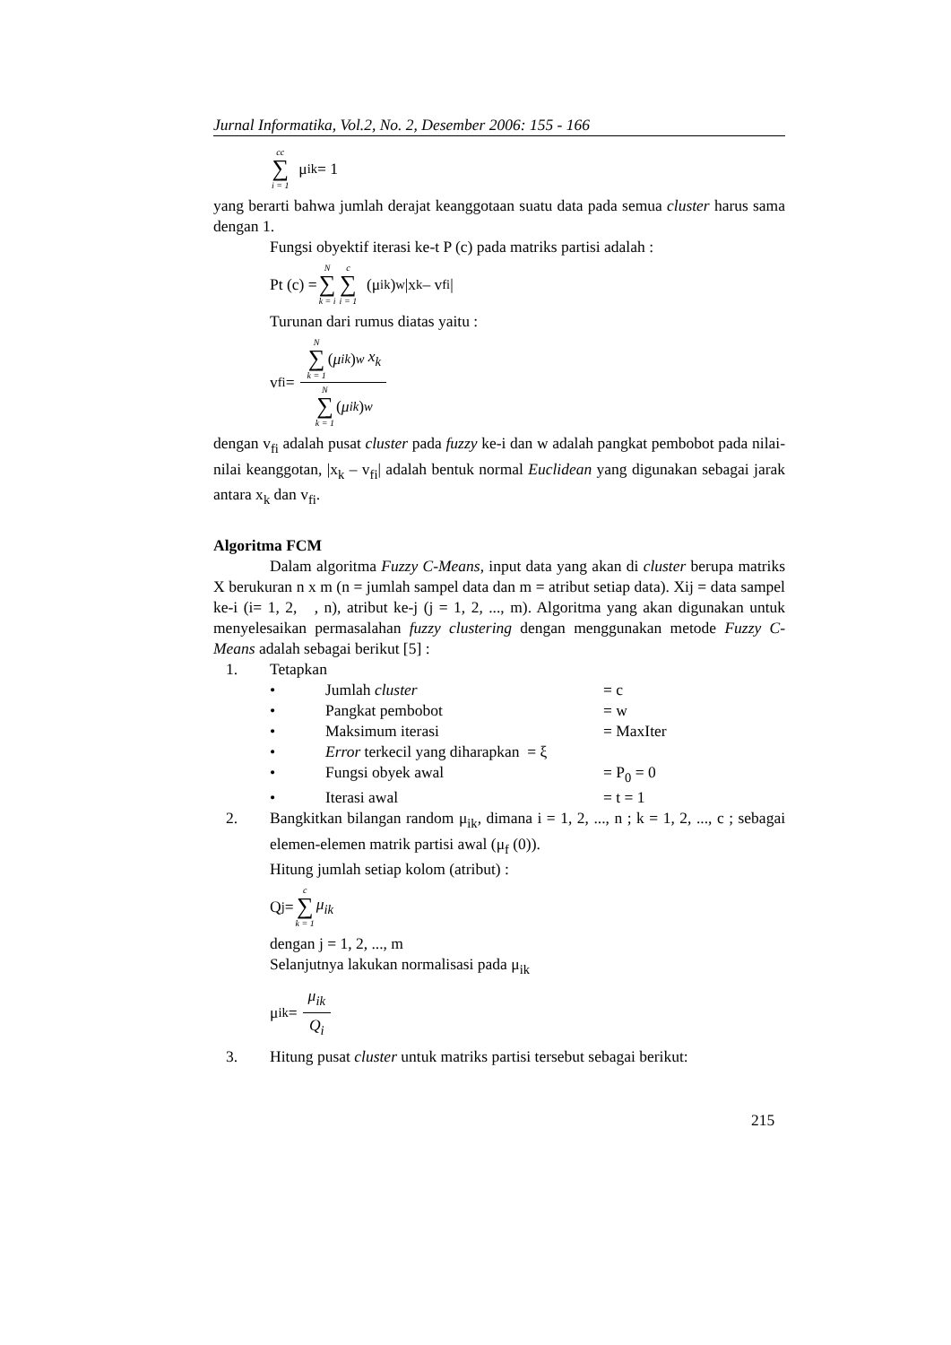Jurnal Informatika, Vol.2, No. 2, Desember 2006: 155 - 166
cc ∑ i = 1 μ <sub>ik</sub> = 1
yang berarti bahwa jumlah derajat keanggotaan suatu data pada semua cluster harus sama dengan 1.
Fungsi obyektif iterasi ke-t P (c) pada matriks partisi adalah :
Pt (c) = N ∑ k = i c ∑ i = 1 (μ <sub>ik</sub>)<sup>w</sup> |x<sub>k</sub> – v<sub>fi</sub> |
Turunan dari rumus diatas yaitu :
v <sub>fi</sub> = N ∑ k = 1 (μ <sub>ik</sub>)<sup>w</sup> x<sub>k</sub> N ∑ k = 1 (μ <sub>ik</sub>)<sup>w</sup>
dengan v<sub>fi</sub> adalah pusat cluster pada fuzzy ke-i dan w adalah pangkat pembobot pada nilai-nilai keanggotan, |x<sub>k</sub> – v<sub>fi</sub>| adalah bentuk normal Euclidean yang digunakan sebagai jarak antara x<sub>k</sub> dan v<sub>fi</sub>.
Algoritma FCM
Dalam algoritma Fuzzy C-Means, input data yang akan di cluster berupa matriks X berukuran n x m (n = jumlah sampel data dan m = atribut setiap data). Xij = data sampel ke-i (i= 1, 2, , n), atribut ke-j (j = 1, 2, ..., m). Algoritma yang akan digunakan untuk menyelesaikan permasalahan fuzzy clustering dengan menggunakan metode Fuzzy C-Means adalah sebagai berikut [5] :
1. Tetapkan
• Jumlah cluster = c
• Pangkat pembobot = w
• Maksimum iterasi = MaxIter
• Error terkecil yang diharapkan = ξ
• Fungsi obyek awal = P<sub>0</sub> = 0
• Iterasi awal = t = 1
2. Bangkitkan bilangan random μ<sub>ik</sub>, dimana i = 1, 2, ..., n ; k = 1, 2, ..., c ; sebagai elemen-elemen matrik partisi awal (μ<sub>f</sub> (0)).
Hitung jumlah setiap kolom (atribut) :
Q<sub>j</sub> = c ∑ k = 1 μ<sub>ik</sub>
dengan j = 1, 2, ..., m
Selanjutnya lakukan normalisasi pada μ<sub>ik</sub>
μ<sub>ik</sub> = μ<sub>ik</sub> Q<sub>i</sub>
3. Hitung pusat cluster untuk matriks partisi tersebut sebagai berikut:
215